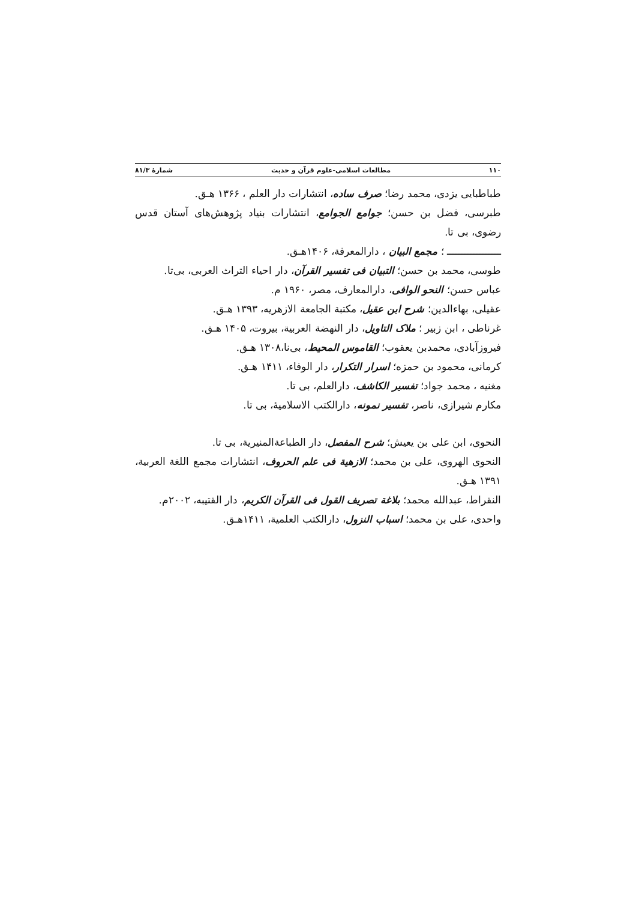۱۱۰ مطالعات اسلامی-علوم قرآن و حدیث شمارهٔ ۸۱/۳
طباطبایی یزدی، محمد رضا؛ صرف ساده، انتشارات دار العلم ، ۱۳۶۶ هـق.
طبرسی، فضل بن حسن؛ جوامع الجوامع، انتشارات بنیاد پژوهش‌های آستان قدس رضوی، بی تا.
ــــــــــــــــــ ؛ مجمع البیان ، دارالمعرفة، ۱۴۰۶هـق.
طوسی، محمد بن حسن؛ التبیان فی تفسیر القرآن، دار احیاء التراث العربی، بی‌تا.
عباس حسن؛ النحو الوافی، دارالمعارف، مصر، ۱۹۶۰ م.
عقیلی، بهاءالدین؛ شرح ابن عقیل، مکتبة الجامعة الازهریه، ۱۳۹۳ هـق.
غرناطی ، ابن زبیر ؛ ملاک التاویل، دار النهضة العربیة، بیروت، ۱۴۰۵ هـق.
فیروزآبادی، محمدبن یعقوب؛ القاموس المحیط، بی‌نا،۱۳۰۸ هـق.
کرمانی، محمود بن حمزه؛ اسرار التکرار، دار الوفاء، ۱۴۱۱ هـق.
مغنیه ، محمد جواد؛ تفسیر الکاشف، دارالعلم، بی تا.
مکارم شیرازی، ناصر، تفسیر نمونه، دارالکتب الاسلامیهٔ، بی تا.
النحوی، ابن علی بن یعیش؛ شرح المفصل، دار الطباعةالمنیریة، بی تا.
النحوی الهروی، علی بن محمد؛ الازهیة فی علم الحروف، انتشارات مجمع اللغة العربیة، ۱۳۹۱ هـق.
النقراط، عبدالله محمد؛ بلاغة تصریف القول فی القرآن الکریم، دار القتیبه، ۲۰۰۲م.
واحدی، علی بن محمد؛ اسباب النزول، دارالکتب العلمیة، ۱۴۱۱هـق.